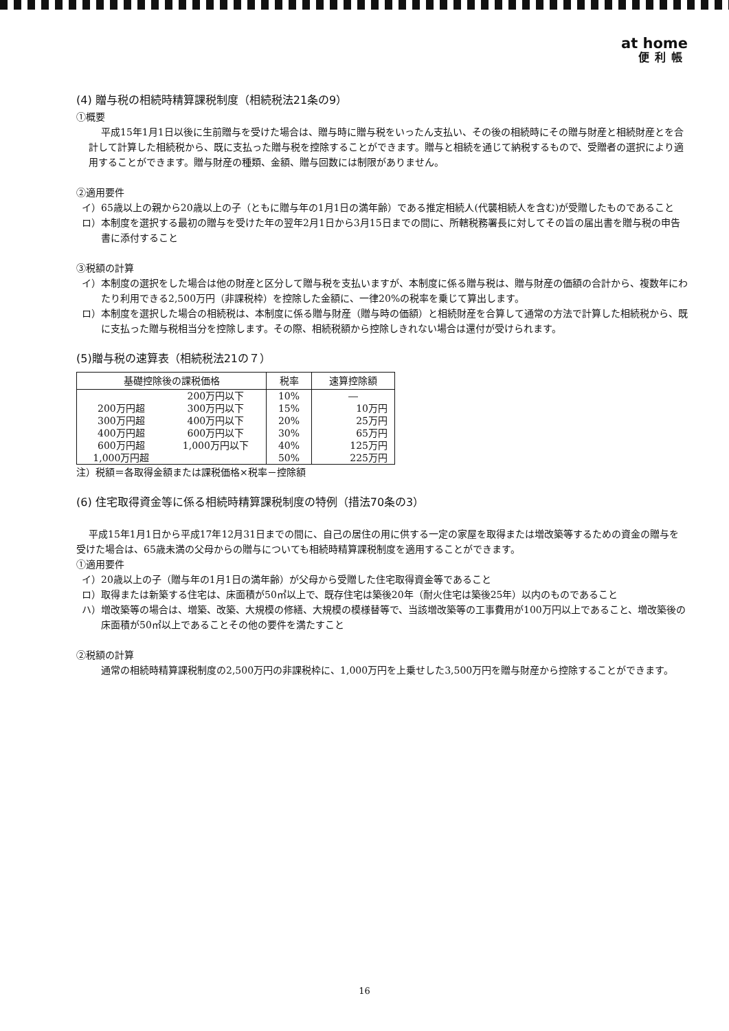at home
便利帳
(4) 贈与税の相続時精算課税制度（相続税法21条の9）
①概要
平成15年1月1日以後に生前贈与を受けた場合は、贈与時に贈与税をいったん支払い、その後の相続時にその贈与財産と相続財産とを合計して計算した相続税から、既に支払った贈与税を控除することができます。贈与と相続を通じて納税するもので、受贈者の選択により適用することができます。贈与財産の種類、金額、贈与回数には制限がありません。
②適用要件
イ）65歳以上の親から20歳以上の子（ともに贈与年の1月1日の満年齢）である推定相続人(代襲相続人を含む)が受贈したものであること
ロ）本制度を選択する最初の贈与を受けた年の翌年2月1日から3月15日までの間に、所轄税務署長に対してその旨の届出書を贈与税の申告書に添付すること
③税額の計算
イ）本制度の選択をした場合は他の財産と区分して贈与税を支払いますが、本制度に係る贈与税は、贈与財産の価額の合計から、複数年にわたり利用できる2,500万円（非課税枠）を控除した金額に、一律20%の税率を乗じて算出します。
ロ）本制度を選択した場合の相続税は、本制度に係る贈与財産（贈与時の価額）と相続財産を合算して通常の方法で計算した相続税から、既に支払った贈与税相当分を控除します。その際、相続税額から控除しきれない場合は還付が受けられます。
(5)贈与税の速算表（相続税法21の７）
| 基礎控除後の課税価格 | | 税率 | 速算控除額 |
| --- | --- | --- | --- |
| | 200万円以下 | 10% | ― |
| 200万円超 | 300万円以下 | 15% | 10万円 |
| 300万円超 | 400万円以下 | 20% | 25万円 |
| 400万円超 | 600万円以下 | 30% | 65万円 |
| 600万円超 | 1,000万円以下 | 40% | 125万円 |
| 1,000万円超 | | 50% | 225万円 |
注）税額＝各取得金額または課税価格×税率－控除額
(6) 住宅取得資金等に係る相続時精算課税制度の特例（措法70条の3）
平成15年1月1日から平成17年12月31日までの間に、自己の居住の用に供する一定の家屋を取得または増改築等するための資金の贈与を受けた場合は、65歳未満の父母からの贈与についても相続時精算課税制度を適用することができます。
①適用要件
イ）20歳以上の子（贈与年の1月1日の満年齢）が父母から受贈した住宅取得資金等であること
ロ）取得または新築する住宅は、床面積が50㎡以上で、既存住宅は築後20年（耐火住宅は築後25年）以内のものであること
ハ）増改築等の場合は、増築、改築、大規模の修繕、大規模の模様替等で、当該増改築等の工事費用が100万円以上であること、増改築後の床面積が50㎡以上であることその他の要件を満たすこと
②税額の計算
通常の相続時精算課税制度の2,500万円の非課税枠に、1,000万円を上乗せした3,500万円を贈与財産から控除することができます。
16